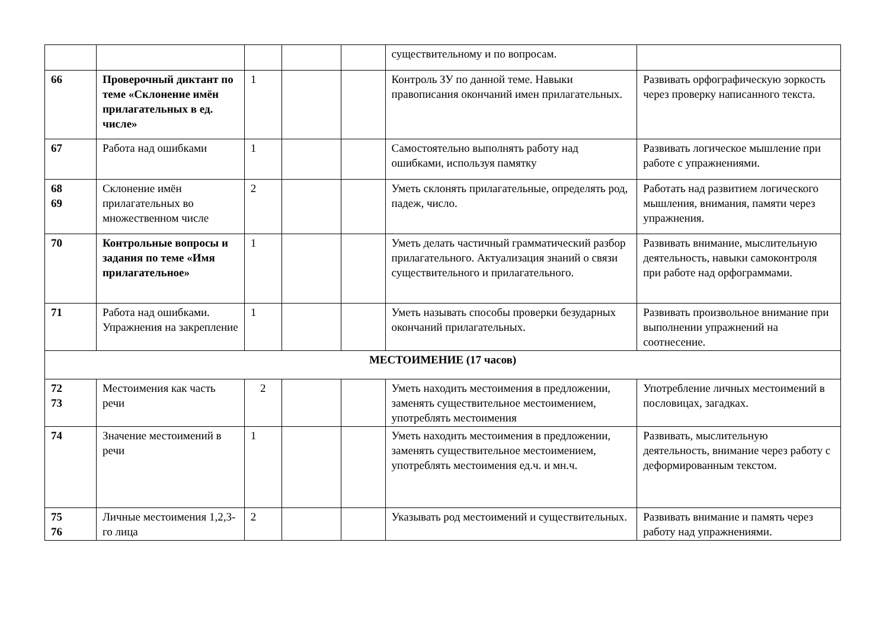| | | | | | существительному и по вопросам. | |
| 66 | Проверочный диктант по теме «Склонение имён прилагательных в ед. числе» | 1 | | | Контроль ЗУ по данной теме. Навыки правописания окончаний имен прилагательных. | Развивать орфографическую зоркость через проверку написанного текста. |
| 67 | Работа над ошибками | 1 | | | Самостоятельно выполнять работу над ошибками, используя памятку | Развивать логическое мышление при работе с упражнениями. |
| 68 69 | Склонение имён прилагательных во множественном числе | 2 | | | Уметь склонять прилагательные, определять род, падеж, число. | Работать над развитием логического мышления, внимания, памяти через упражнения. |
| 70 | Контрольные вопросы и задания по теме «Имя прилагательное» | 1 | | | Уметь делать частичный грамматический разбор прилагательного. Актуализация знаний о связи существительного и прилагательного. | Развивать внимание, мыслительную деятельность, навыки самоконтроля при работе над орфограммами. |
| 71 | Работа над ошибками. Упражнения на закрепление | 1 | | | Уметь называть способы проверки безударных окончаний прилагательных. | Развивать произвольное внимание при выполнении упражнений на соотнесение. |
| МЕСТОИМЕНИЕ (17 часов) | | | | | | |
| 72 73 | Местоимения как часть речи | 2 | | | Уметь находить местоимения в предложении, заменять существительное местоимением, употреблять местоимения | Употребление личных местоимений в пословицах, загадках. |
| 74 | Значение местоимений в речи | 1 | | | Уметь находить местоимения в предложении, заменять существительное местоимением, употреблять местоимения ед.ч. и мн.ч. | Развивать, мыслительную деятельность, внимание через работу с деформированным текстом. |
| 75 76 | Личные местоимения 1,2,3-го лица | 2 | | | Указывать род местоимений и существительных. | Развивать внимание и память через работу над упражнениями. |